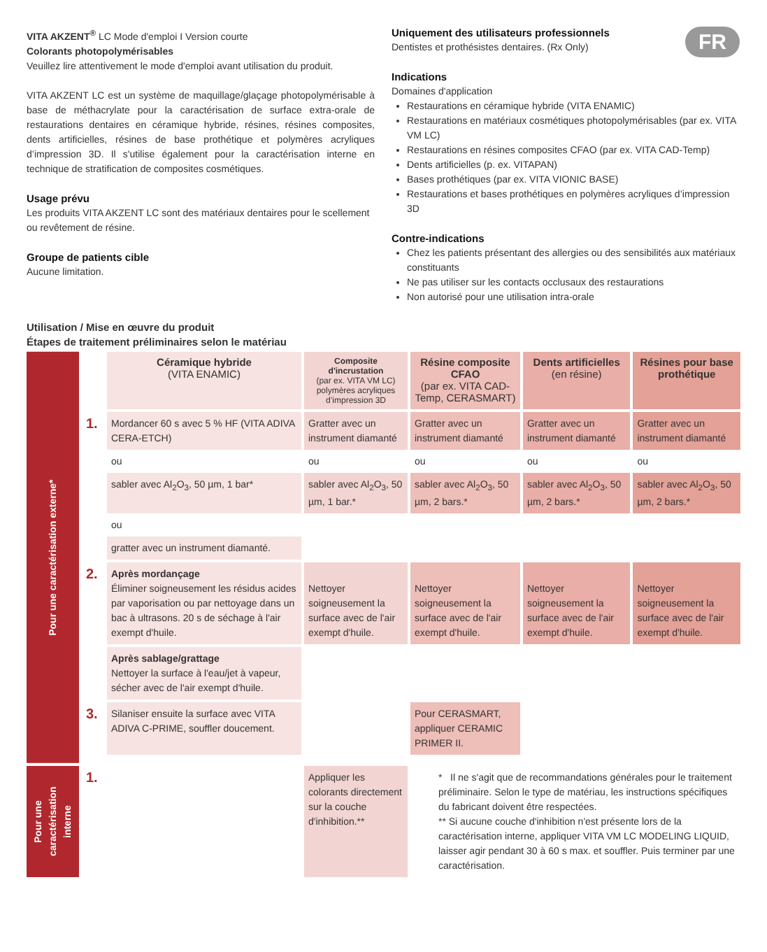FR
VITA AKZENT<sup>®</sup> LC Mode d'emploi I Version courte
Colorants photopolymérisables
Veuillez lire attentivement le mode d'emploi avant utilisation du produit.
VITA AKZENT LC est un système de maquillage/glaçage photopolymérisable à base de méthacrylate pour la caractérisation de surface extra-orale de restaurations dentaires en céramique hybride, résines, résines composites, dents artificielles, résines de base prothétique et polymères acryliques d’impression 3D. Il s'utilise également pour la caractérisation interne en technique de stratification de composites cosmétiques.
Usage prévu
Les produits VITA AKZENT LC sont des matériaux dentaires pour le scellement ou revêtement de résine.
Groupe de patients cible
Aucune limitation.
Uniquement des utilisateurs professionnels
Dentistes et prothésistes dentaires. (Rx Only)
Indications
Domaines d'application
Restaurations en céramique hybride (VITA ENAMIC)
Restaurations en matériaux cosmétiques photopolymérisables (par ex. VITA VM LC)
Restaurations en résines composites CFAO (par ex. VITA CAD-Temp)
Dents artificielles (p. ex. VITAPAN)
Bases prothétiques (par ex. VITA VIONIC BASE)
Restaurations et bases prothétiques en polymères acryliques d’impression 3D
Contre-indications
Chez les patients présentant des allergies ou des sensibilités aux matériaux constituants
Ne pas utiliser sur les contacts occlusaux des restaurations
Non autorisé pour une utilisation intra-orale
Utilisation / Mise en œuvre du produit
Étapes de traitement préliminaires selon le matériau
| Pour une caractérisation externe* | | Céramique hybride (VITA ENAMIC) | Composite d'incrustation (par ex. VITA VM LC) polymères acryliques d’impression 3D | Résine composite CFAO (par ex. VITA CAD-Temp, CERASMART) | Dents artificielles (en résine) | Résines pour base prothétique |
| | 1. | Mordancer 60 s avec 5 % HF (VITA ADIVA CERA-ETCH) | Gratter avec un instrument diamanté | Gratter avec un instrument diamanté | Gratter avec un instrument diamanté | Gratter avec un instrument diamanté |
| | | ou | ou | ou | ou | ou |
| | | sabler avec Al<sub>2</sub>O<sub>3</sub>, 50 µm, 1 bar* | sabler avec Al<sub>2</sub>O<sub>3</sub>, 50 µm, 1 bar.* | sabler avec Al<sub>2</sub>O<sub>3</sub>, 50 µm, 2 bars.* | sabler avec Al<sub>2</sub>O<sub>3</sub>, 50 µm, 2 bars.* | sabler avec Al<sub>2</sub>O<sub>3</sub>, 50 µm, 2 bars.* |
| | | ou | | | | |
| | | gratter avec un instrument diamanté. | | | | |
| | 2. | Après mordançage Éliminer soigneusement les résidus acides par vaporisation ou par nettoyage dans un bac à ultrasons. 20 s de séchage à l'air exempt d'huile. | Nettoyer soigneusement la surface avec de l'air exempt d'huile. | Nettoyer soigneusement la surface avec de l'air exempt d'huile. | Nettoyer soigneusement la surface avec de l'air exempt d'huile. | Nettoyer soigneusement la surface avec de l'air exempt d'huile. |
| | | Après sablage/grattage Nettoyer la surface à l'eau/jet à vapeur, sécher avec de l'air exempt d'huile. | | | | |
| | 3. | Silaniser ensuite la surface avec VITA ADIVA C-PRIME, souffler doucement. | | Pour CERASMART, appliquer CERAMIC PRIMER II. | | |
| Pour une caractérisation interne | 1. | | Appliquer les colorants directement sur la couche d'inhibition.** | * Il ne s'agit que de recommandations générales pour le traitement préliminaire. Selon le type de matériau, les instructions spécifiques du fabricant doivent être respectées. ** Si aucune couche d'inhibition n'est présente lors de la caractérisation interne, appliquer VITA VM LC MODELING LIQUID, laisser agir pendant 30 à 60 s max. et souffler. Puis terminer par une caractérisation. | | |